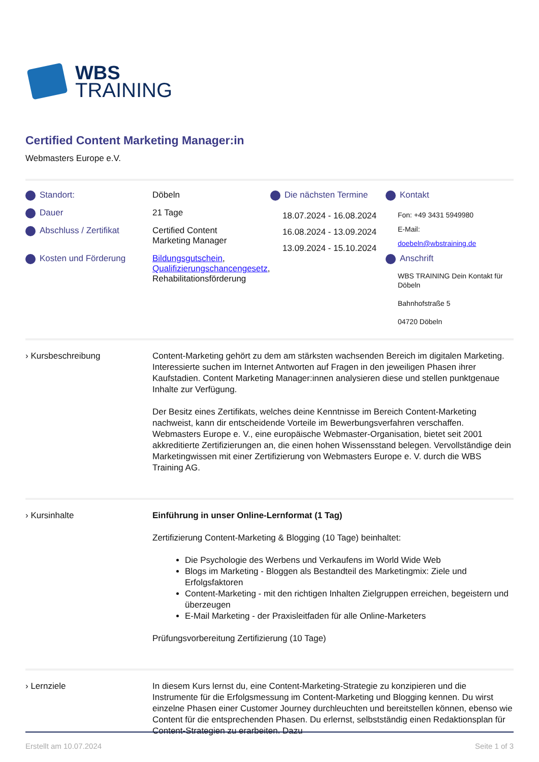WBS
TRAINING
Certified Content Marketing Manager:in
Webmasters Europe e.V.
Standort:
Dauer
Abschluss / Zertifikat
Kosten und Förderung
Döbeln
21 Tage
Certified Content
Marketing Manager
Bildungsgutschein, Qualifizierungschancengesetz, Rehabilitationsförderung
Die nächsten Termine
18.07.2024 - 16.08.2024
16.08.2024 - 13.09.2024
13.09.2024 - 15.10.2024
Kontakt
Fon: +49 3431 5949980
E-Mail:
doebeln@wbstraining.de
Anschrift
WBS TRAINING Dein Kontakt für Döbeln
Bahnhofstraße 5
04720 Döbeln
› Kursbeschreibung Content-Marketing gehört zu dem am stärksten wachsenden Bereich im digitalen Marketing. Interessierte suchen im Internet Antworten auf Fragen in den jeweiligen Phasen ihrer Kaufstadien. Content Marketing Manager:innen analysieren diese und stellen punktgenaue Inhalte zur Verfügung.
Der Besitz eines Zertifikats, welches deine Kenntnisse im Bereich Content-Marketing nachweist, kann dir entscheidende Vorteile im Bewerbungsverfahren verschaffen. Webmasters Europe e. V., eine europäische Webmaster-Organisation, bietet seit 2001 akkreditierte Zertifizierungen an, die einen hohen Wissensstand belegen. Vervollständige dein Marketingwissen mit einer Zertifizierung von Webmasters Europe e. V. durch die WBS Training AG.
› Kursinhalte Einführung in unser Online-Lernformat (1 Tag)
Zertifizierung Content-Marketing & Blogging (10 Tage) beinhaltet:
Die Psychologie des Werbens und Verkaufens im World Wide Web
Blogs im Marketing - Bloggen als Bestandteil des Marketingmix: Ziele und Erfolgsfaktoren
Content-Marketing - mit den richtigen Inhalten Zielgruppen erreichen, begeistern und überzeugen
E-Mail Marketing - der Praxisleitfaden für alle Online-Marketers
Prüfungsvorbereitung Zertifizierung (10 Tage)
› Lernziele In diesem Kurs lernst du, eine Content-Marketing-Strategie zu konzipieren und die Instrumente für die Erfolgsmessung im Content-Marketing und Blogging kennen. Du wirst einzelne Phasen einer Customer Journey durchleuchten und bereitstellen können, ebenso wie Content für die entsprechenden Phasen. Du erlernst, selbstständig einen Redaktionsplan für Content-Strategien zu erarbeiten. Dazu
Erstellt am 10.07.2024 Seite 1 of 3